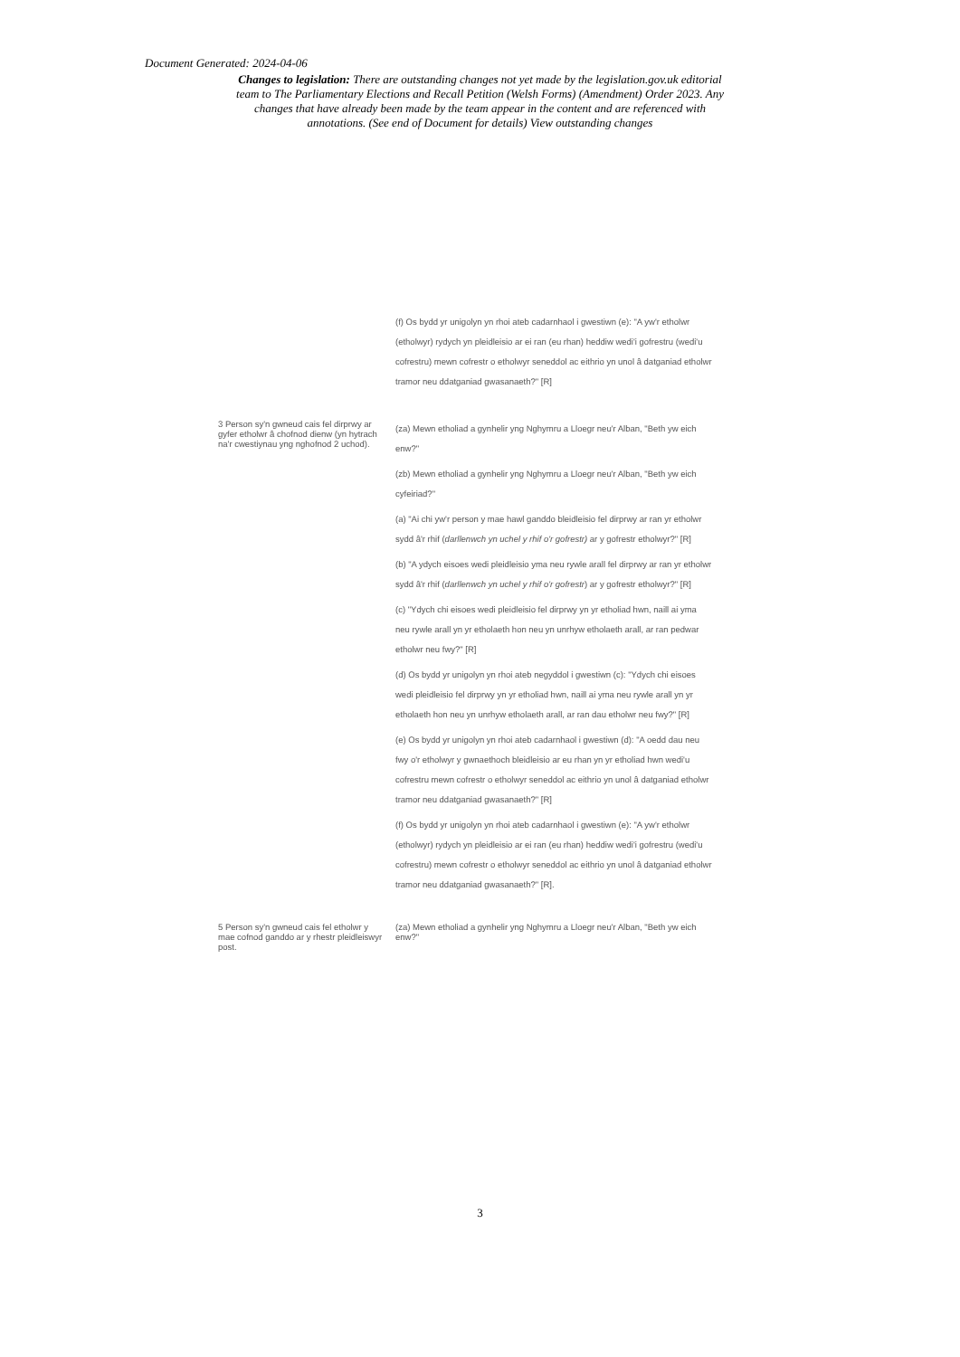Document Generated: 2024-04-06
Changes to legislation: There are outstanding changes not yet made by the legislation.gov.uk editorial team to The Parliamentary Elections and Recall Petition (Welsh Forms) (Amendment) Order 2023. Any changes that have already been made by the team appear in the content and are referenced with annotations. (See end of Document for details) View outstanding changes
| | (f) Os bydd yr unigolyn yn rhoi ateb cadarnhaol i gwestiwn (e): "A yw'r etholwr (etholwyr) rydych yn pleidleisio ar ei ran (eu rhan) heddiw wedi'i gofrestru (wedi'u cofrestru) mewn cofrestr o etholwyr seneddol ac eithrio yn unol â datganiad etholwr tramor neu ddatganiad gwasanaeth?" [R] |
| 3 Person sy'n gwneud cais fel dirprwy ar gyfer etholwr â chofnod dienw (yn hytrach na'r cwestiynau yng nghofnod 2 uchod). | (za) Mewn etholiad a gynhelir yng Nghymru a Lloegr neu'r Alban, "Beth yw eich enw?" (zb) Mewn etholiad a gynhelir yng Nghymru a Lloegr neu'r Alban, "Beth yw eich cyfeiriad?" (a) "Ai chi yw'r person y mae hawl ganddo bleidleisio fel dirprwy ar ran yr etholwr sydd â'r rhif ( darllenwch yn uchel y rhif o'r gofrestr) ar y gofrestr etholwyr?" [R] (b) "A ydych eisoes wedi pleidleisio yma neu rywle arall fel dirprwy ar ran yr etholwr sydd â'r rhif ( darllenwch yn uchel y rhif o'r gofrestr ) ar y gofrestr etholwyr?" [R] (c) "Ydych chi eisoes wedi pleidleisio fel dirprwy yn yr etholiad hwn, naill ai yma neu rywle arall yn yr etholaeth hon neu yn unrhyw etholaeth arall, ar ran pedwar etholwr neu fwy?" [R] (d) Os bydd yr unigolyn yn rhoi ateb negyddol i gwestiwn (c): "Ydych chi eisoes wedi pleidleisio fel dirprwy yn yr etholiad hwn, naill ai yma neu rywle arall yn yr etholaeth hon neu yn unrhyw etholaeth arall, ar ran dau etholwr neu fwy?" [R] (e) Os bydd yr unigolyn yn rhoi ateb cadarnhaol i gwestiwn (d): "A oedd dau neu fwy o'r etholwyr y gwnaethoch bleidleisio ar eu rhan yn yr etholiad hwn wedi'u cofrestru mewn cofrestr o etholwyr seneddol ac eithrio yn unol â datganiad etholwr tramor neu ddatganiad gwasanaeth?" [R] (f) Os bydd yr unigolyn yn rhoi ateb cadarnhaol i gwestiwn (e): "A yw'r etholwr (etholwyr) rydych yn pleidleisio ar ei ran (eu rhan) heddiw wedi'i gofrestru (wedi'u cofrestru) mewn cofrestr o etholwyr seneddol ac eithrio yn unol â datganiad etholwr tramor neu ddatganiad gwasanaeth?" [R]. |
| 5 Person sy'n gwneud cais fel etholwr y mae cofnod ganddo ar y rhestr pleidleiswyr post. | (za) Mewn etholiad a gynhelir yng Nghymru a Lloegr neu'r Alban, "Beth yw eich enw?" |
3